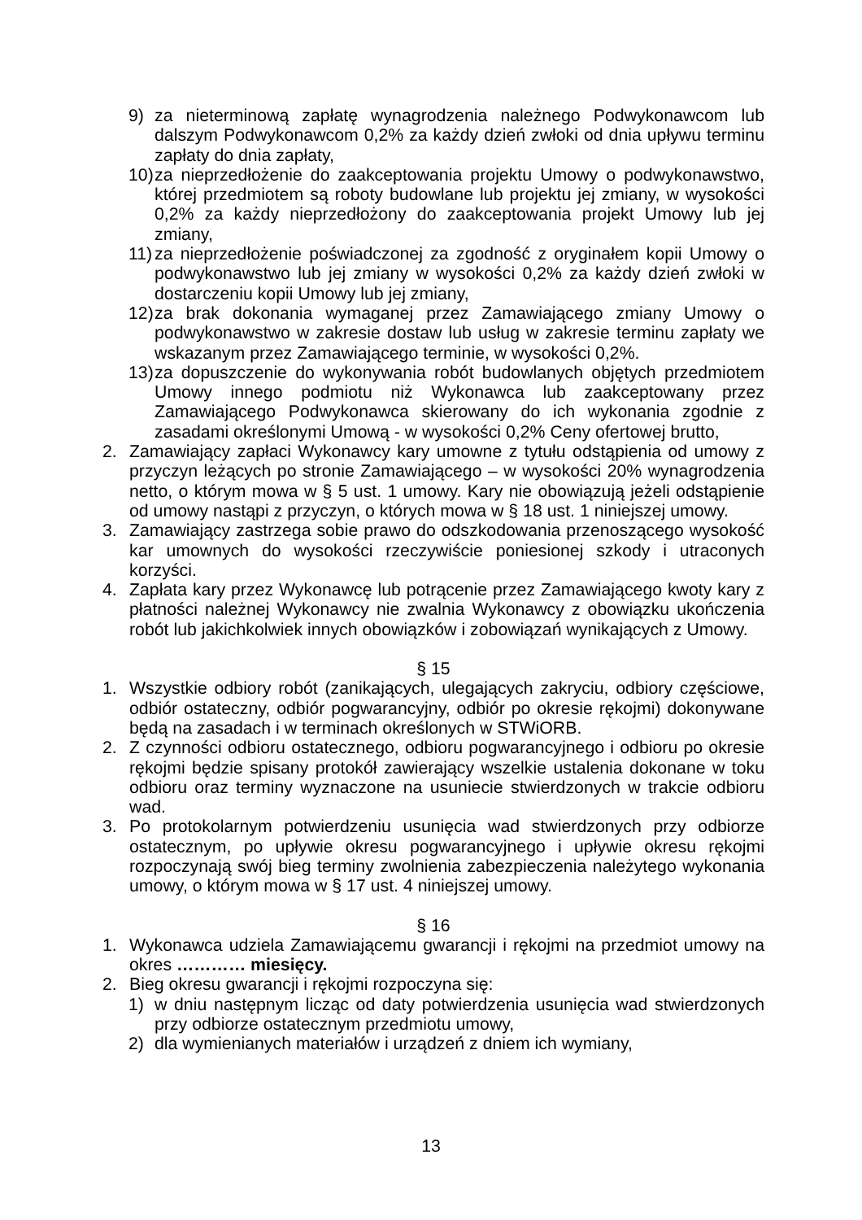9) za nieterminową zapłatę wynagrodzenia należnego Podwykonawcom lub dalszym Podwykonawcom 0,2% za każdy dzień zwłoki od dnia upływu terminu zapłaty do dnia zapłaty,
10) za nieprzedłożenie do zaakceptowania projektu Umowy o podwykonawstwo, której przedmiotem są roboty budowlane lub projektu jej zmiany, w wysokości 0,2% za każdy nieprzedłożony do zaakceptowania projekt Umowy lub jej zmiany,
11) za nieprzedłożenie poświadczonej za zgodność z oryginałem kopii Umowy o podwykonawstwo lub jej zmiany w wysokości 0,2% za każdy dzień zwłoki w dostarczeniu kopii Umowy lub jej zmiany,
12) za brak dokonania wymaganej przez Zamawiającego zmiany Umowy o podwykonawstwo w zakresie dostaw lub usług w zakresie terminu zapłaty we wskazanym przez Zamawiającego terminie, w wysokości 0,2%.
13) za dopuszczenie do wykonywania robót budowlanych objętych przedmiotem Umowy innego podmiotu niż Wykonawca lub zaakceptowany przez Zamawiającego Podwykonawca skierowany do ich wykonania zgodnie z zasadami określonymi Umową - w wysokości 0,2% Ceny ofertowej brutto,
2. Zamawiający zapłaci Wykonawcy kary umowne z tytułu odstąpienia od umowy z przyczyn leżących po stronie Zamawiającego – w wysokości 20% wynagrodzenia netto, o którym mowa w § 5 ust. 1 umowy. Kary nie obowiązują jeżeli odstąpienie od umowy nastąpi z przyczyn, o których mowa w § 18 ust. 1 niniejszej umowy.
3. Zamawiający zastrzega sobie prawo do odszkodowania przenoszącego wysokość kar umownych do wysokości rzeczywiście poniesionej szkody i utraconych korzyści.
4. Zapłata kary przez Wykonawcę lub potrącenie przez Zamawiającego kwoty kary z płatności należnej Wykonawcy nie zwalnia Wykonawcy z obowiązku ukończenia robót lub jakichkolwiek innych obowiązków i zobowiązań wynikających z Umowy.
§ 15
1. Wszystkie odbiory robót (zanikających, ulegających zakryciu, odbiory częściowe, odbiór ostateczny, odbiór pogwarancyjny, odbiór po okresie rękojmi) dokonywane będą na zasadach i w terminach określonych w STWiORB.
2. Z czynności odbioru ostatecznego, odbioru pogwarancyjnego i odbioru po okresie rękojmi będzie spisany protokół zawierający wszelkie ustalenia dokonane w toku odbioru oraz terminy wyznaczone na usuniecie stwierdzonych w trakcie odbioru wad.
3. Po protokolarnym potwierdzeniu usunięcia wad stwierdzonych przy odbiorze ostatecznym, po upływie okresu pogwarancyjnego i upływie okresu rękojmi rozpoczynają swój bieg terminy zwolnienia zabezpieczenia należytego wykonania umowy, o którym mowa w § 17 ust. 4 niniejszej umowy.
§ 16
1. Wykonawca udziela Zamawiającemu gwarancji i rękojmi na przedmiot umowy na okres ………… miesięcy.
2. Bieg okresu gwarancji i rękojmi rozpoczyna się:
1) w dniu następnym licząc od daty potwierdzenia usunięcia wad stwierdzonych przy odbiorze ostatecznym przedmiotu umowy,
2) dla wymienianych materiałów i urządzeń z dniem ich wymiany,
13